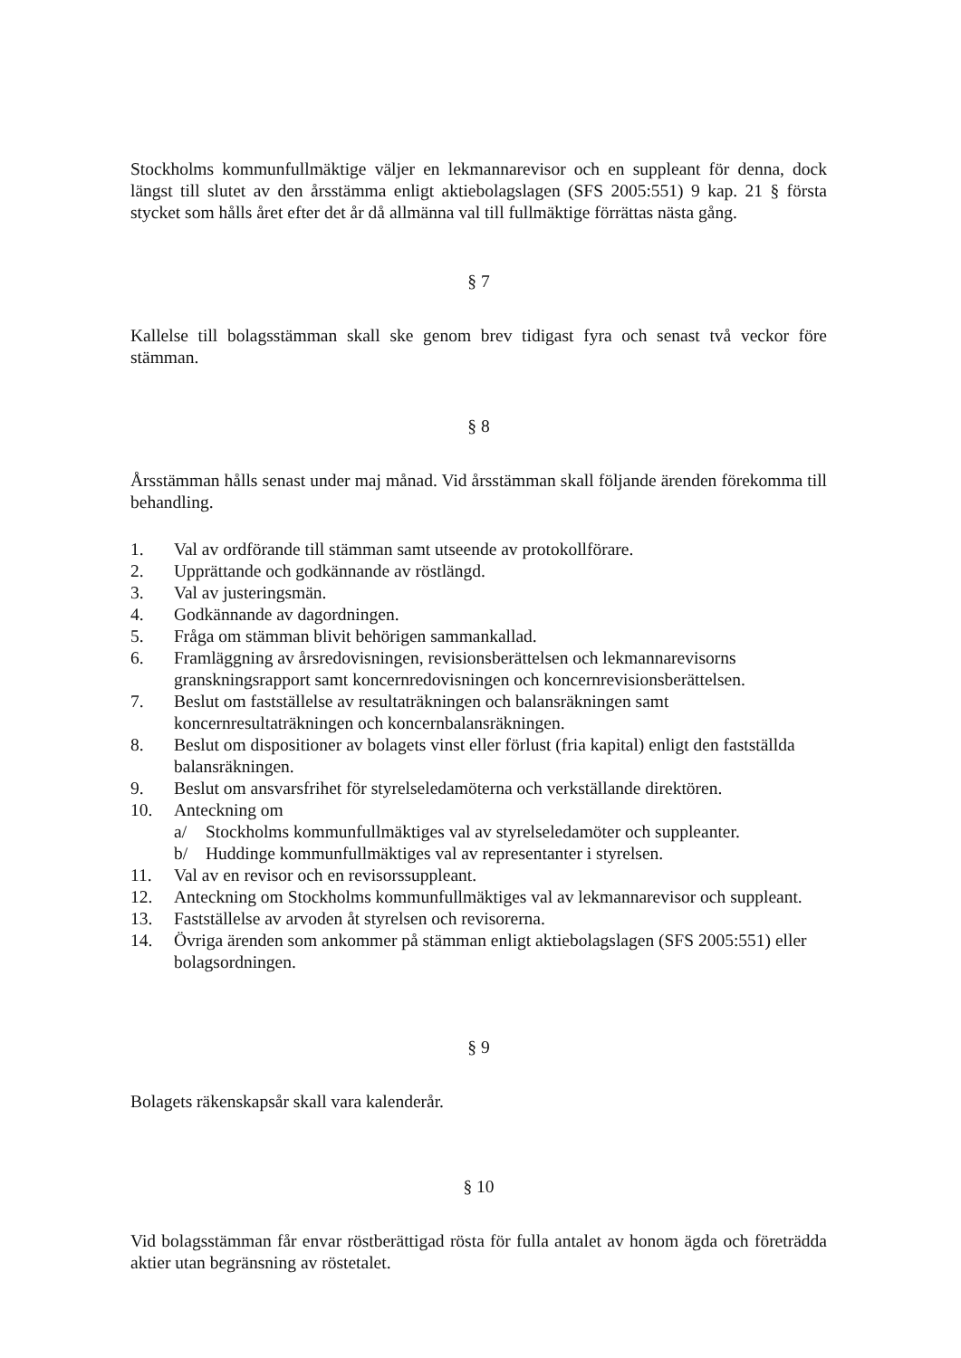Stockholms kommunfullmäktige väljer en lekmannarevisor och en suppleant för denna, dock längst till slutet av den årsstämma enligt aktiebolagslagen (SFS 2005:551) 9 kap. 21 § första stycket som hålls året efter det år då allmänna val till fullmäktige förrättas nästa gång.
§ 7
Kallelse till bolagsstämman skall ske genom brev tidigast fyra och senast två veckor före stämman.
§ 8
Årsstämman hålls senast under maj månad. Vid årsstämman skall följande ärenden förekomma till behandling.
1. Val av ordförande till stämman samt utseende av protokollförare.
2. Upprättande och godkännande av röstlängd.
3. Val av justeringsmän.
4. Godkännande av dagordningen.
5. Fråga om stämman blivit behörigen sammankallad.
6. Framläggning av årsredovisningen, revisionsberättelsen och lekmannarevisorns granskningsrapport samt koncernredovisningen och koncernrevisionsberättelsen.
7. Beslut om fastställelse av resultaträkningen och balansräkningen samt koncernresultaträkningen och koncernbalansräkningen.
8. Beslut om dispositioner av bolagets vinst eller förlust (fria kapital) enligt den fastställda balansräkningen.
9. Beslut om ansvarsfrihet för styrelseledamöterna och verkställande direktören.
10. Anteckning om
a/ Stockholms kommunfullmäktiges val av styrelseledamöter och suppleanter.
b/ Huddinge kommunfullmäktiges val av representanter i styrelsen.
11. Val av en revisor och en revisorssuppleant.
12. Anteckning om Stockholms kommunfullmäktiges val av lekmannarevisor och suppleant.
13. Fastställelse av arvoden åt styrelsen och revisorerna.
14. Övriga ärenden som ankommer på stämman enligt aktiebolagslagen (SFS 2005:551) eller bolagsordningen.
§ 9
Bolagets räkenskapsår skall vara kalenderår.
§ 10
Vid bolagsstämman får envar röstberättigad rösta för fulla antalet av honom ägda och företrädda aktier utan begränsning av röstetalet.